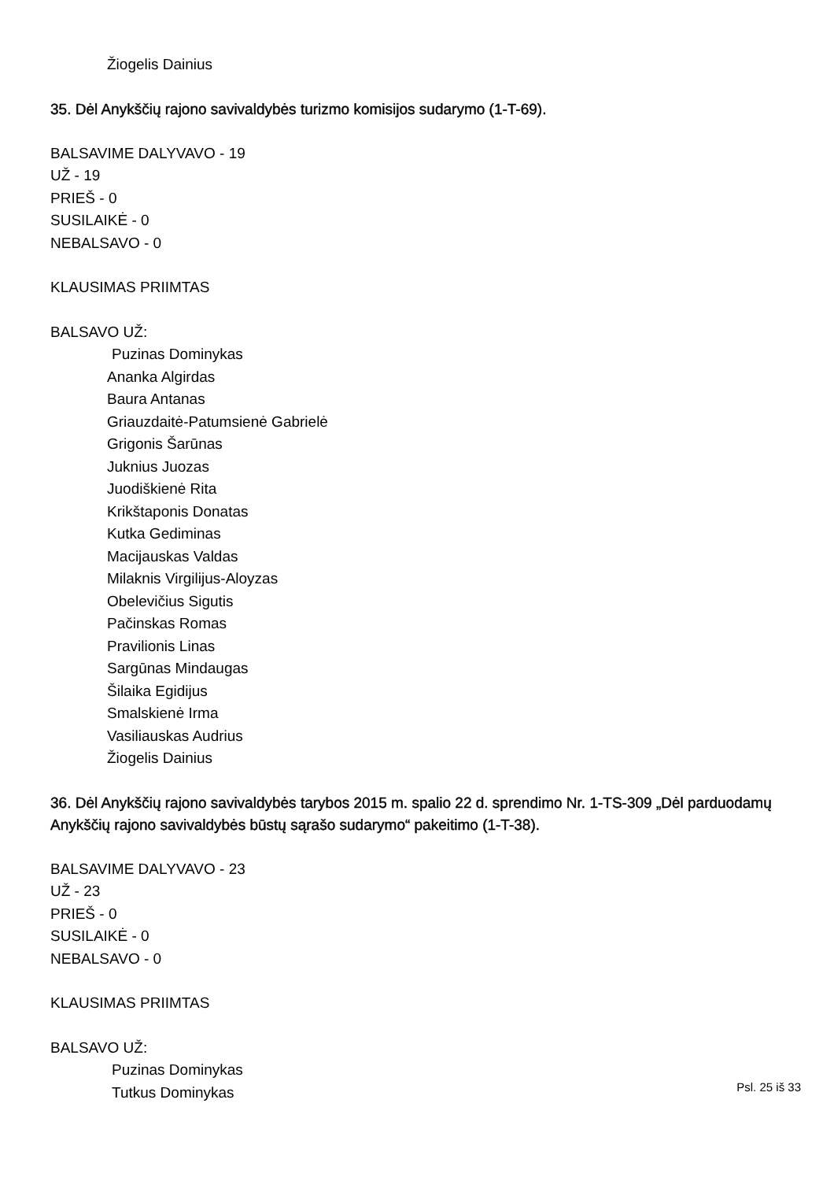Žiogelis Dainius
35. Dėl Anykščių rajono savivaldybės turizmo komisijos sudarymo (1-T-69).
BALSAVIME DALYVAVO - 19
UŽ - 19
PRIEŠ - 0
SUSILAIKĖ - 0
NEBALSAVO - 0
KLAUSIMAS PRIIMTAS
BALSAVO UŽ:
Puzinas Dominykas
Ananka Algirdas
Baura Antanas
Griauzdaitė-Patumsienė Gabrielė
Grigonis Šarūnas
Juknius Juozas
Juodiškienė Rita
Krikštaponis Donatas
Kutka Gediminas
Macijauskas Valdas
Milaknis Virgilijus-Aloyzas
Obelevičius Sigutis
Pačinskas Romas
Pravilionis Linas
Sargūnas Mindaugas
Šilaika Egidijus
Smalskienė Irma
Vasiliauskas Audrius
Žiogelis Dainius
36. Dėl Anykščių rajono savivaldybės tarybos 2015 m. spalio 22 d. sprendimo Nr. 1-TS-309 „Dėl parduodamų Anykščių rajono savivaldybės būstų sąrašo sudarymo“ pakeitimo (1-T-38).
BALSAVIME DALYVAVO - 23
UŽ - 23
PRIEŠ - 0
SUSILAIKĖ - 0
NEBALSAVO - 0
KLAUSIMAS PRIIMTAS
BALSAVO UŽ:
Puzinas Dominykas
Tutkus Dominykas
Psl. 25 iš 33